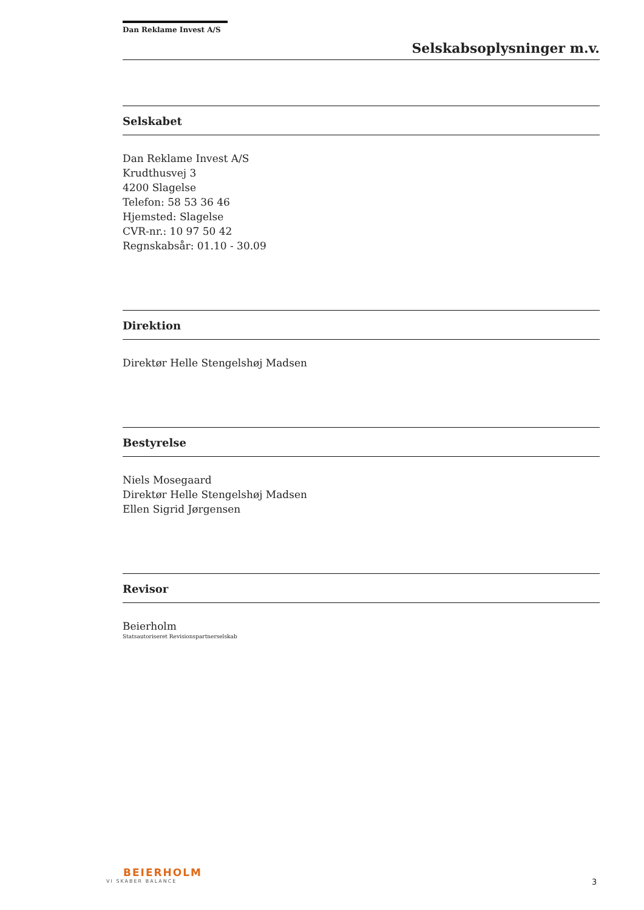Dan Reklame Invest A/S
Selskabsoplysninger m.v.
Selskabet
Dan Reklame Invest A/S
Krudthusvej 3
4200 Slagelse
Telefon: 58 53 36 46
Hjemsted: Slagelse
CVR-nr.: 10 97 50 42
Regnskabsår: 01.10 - 30.09
Direktion
Direktør Helle Stengelshøj Madsen
Bestyrelse
Niels Mosegaard
Direktør Helle Stengelshøj Madsen
Ellen Sigrid Jørgensen
Revisor
Beierholm
Statsautoriseret Revisionspartnerselskab
BEIERHOLM
VI SKABER BALANCE
3